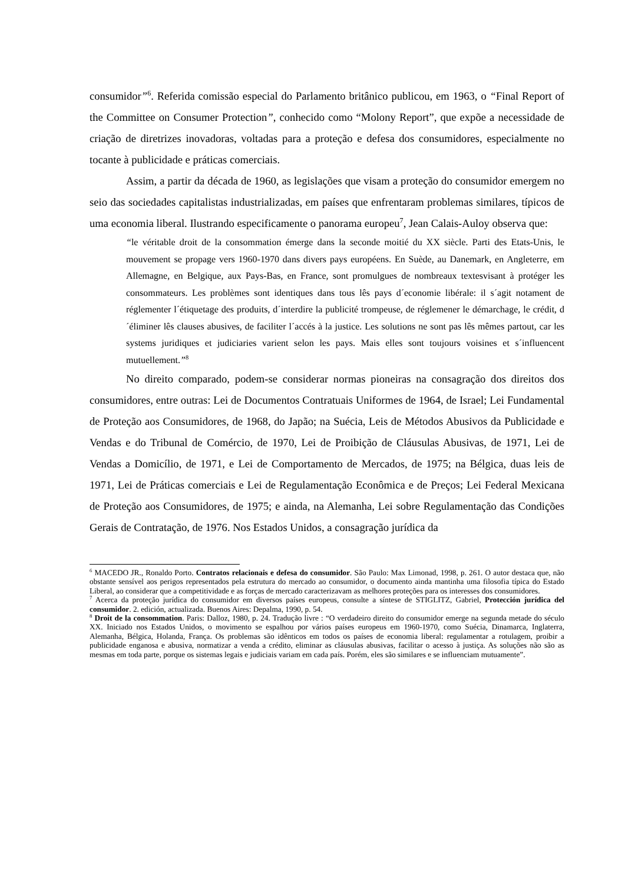consumidor”<sup>6</sup>. Referida comissão especial do Parlamento britânico publicou, em 1963, o “Final Report of the Committee on Consumer Protection”, conhecido como “Molony Report”, que expõe a necessidade de criação de diretrizes inovadoras, voltadas para a proteção e defesa dos consumidores, especialmente no tocante à publicidade e práticas comerciais.
Assim, a partir da década de 1960, as legislações que visam a proteção do consumidor emergem no seio das sociedades capitalistas industrializadas, em países que enfrentaram problemas similares, típicos de uma economia liberal. Ilustrando especificamente o panorama europeu<sup>7</sup>, Jean Calais-Auloy observa que:
“le véritable droit de la consommation émerge dans la seconde moitié du XX siècle. Parti des Etats-Unis, le mouvement se propage vers 1960-1970 dans divers pays européens. En Suède, au Danemark, en Angleterre, em Allemagne, en Belgique, aux Pays-Bas, en France, sont promulgues de nombreaux textesvisant à protéger les consommateurs. Les problèmes sont identiques dans tous lês pays d´economie libérale: il s´agit notament de réglementer l´étiquetage des produits, d´interdire la publicité trompeuse, de réglemener le démarchage, le crédit, d´éliminer lês clauses abusives, de faciliter l´accés à la justice. Les solutions ne sont pas lês mêmes partout, car les systems juridiques et judiciaries varient selon les pays. Mais elles sont toujours voisines et s´influencent mutuellement.”<sup>8</sup>
No direito comparado, podem-se considerar normas pioneiras na consagração dos direitos dos consumidores, entre outras: Lei de Documentos Contratuais Uniformes de 1964, de Israel; Lei Fundamental de Proteção aos Consumidores, de 1968, do Japão; na Suécia, Leis de Métodos Abusivos da Publicidade e Vendas e do Tribunal de Comércio, de 1970, Lei de Proibição de Cláusulas Abusivas, de 1971, Lei de Vendas a Domicílio, de 1971, e Lei de Comportamento de Mercados, de 1975; na Bélgica, duas leis de 1971, Lei de Práticas comerciais e Lei de Regulamentação Econômica e de Preços; Lei Federal Mexicana de Proteção aos Consumidores, de 1975; e ainda, na Alemanha, Lei sobre Regulamentação das Condições Gerais de Contratação, de 1976. Nos Estados Unidos, a consagração jurídica da
<sup>6</sup> MACEDO JR., Ronaldo Porto. Contratos relacionais e defesa do consumidor. São Paulo: Max Limonad, 1998, p. 261. O autor destaca que, não obstante sensível aos perigos representados pela estrutura do mercado ao consumidor, o documento ainda mantinha uma filosofia típica do Estado Liberal, ao considerar que a competitividade e as forças de mercado caracterizavam as melhores proteções para os interesses dos consumidores.
<sup>7</sup> Acerca da proteção jurídica do consumidor em diversos países europeus, consulte a síntese de STIGLITZ, Gabriel, Protección jurídica del consumidor. 2. edición, actualizada. Buenos Aires: Depalma, 1990, p. 54.
<sup>8</sup> Droit de la consommation. Paris: Dalloz, 1980, p. 24. Tradução livre : “O verdadeiro direito do consumidor emerge na segunda metade do século XX. Iniciado nos Estados Unidos, o movimento se espalhou por vários países europeus em 1960-1970, como Suécia, Dinamarca, Inglaterra, Alemanha, Bélgica, Holanda, França. Os problemas são idênticos em todos os países de economia liberal: regulamentar a rotulagem, proibir a publicidade enganosa e abusiva, normatizar a venda a crédito, eliminar as cláusulas abusivas, facilitar o acesso à justiça. As soluções não são as mesmas em toda parte, porque os sistemas legais e judiciais variam em cada país. Porém, eles são similares e se influenciam mutuamente”.